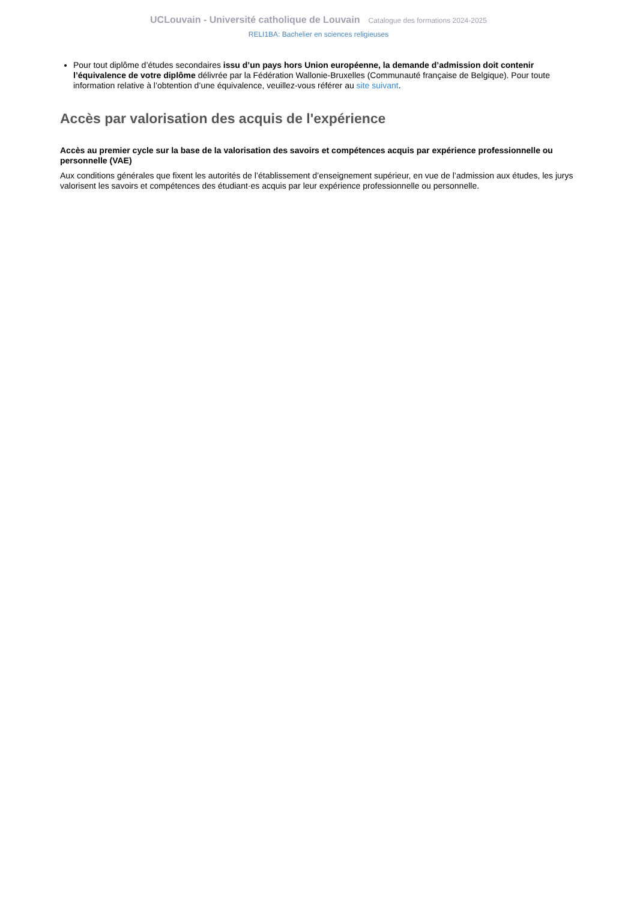UCLouvain - Université catholique de Louvain Catalogue des formations 2024-2025
RELI1BA: Bachelier en sciences religieuses
Pour tout diplôme d’études secondaires issu d’un pays hors Union européenne, la demande d’admission doit contenir l’équivalence de votre diplôme délivrée par la Fédération Wallonie-Bruxelles (Communauté française de Belgique). Pour toute information relative à l’obtention d’une équivalence, veuillez-vous référer au site suivant.
Accès par valorisation des acquis de l'expérience
Accès au premier cycle sur la base de la valorisation des savoirs et compétences acquis par expérience professionnelle ou personnelle (VAE)
Aux conditions générales que fixent les autorités de l’établissement d’enseignement supérieur, en vue de l’admission aux études, les jurys valorisent les savoirs et compétences des étudiant·es acquis par leur expérience professionnelle ou personnelle.